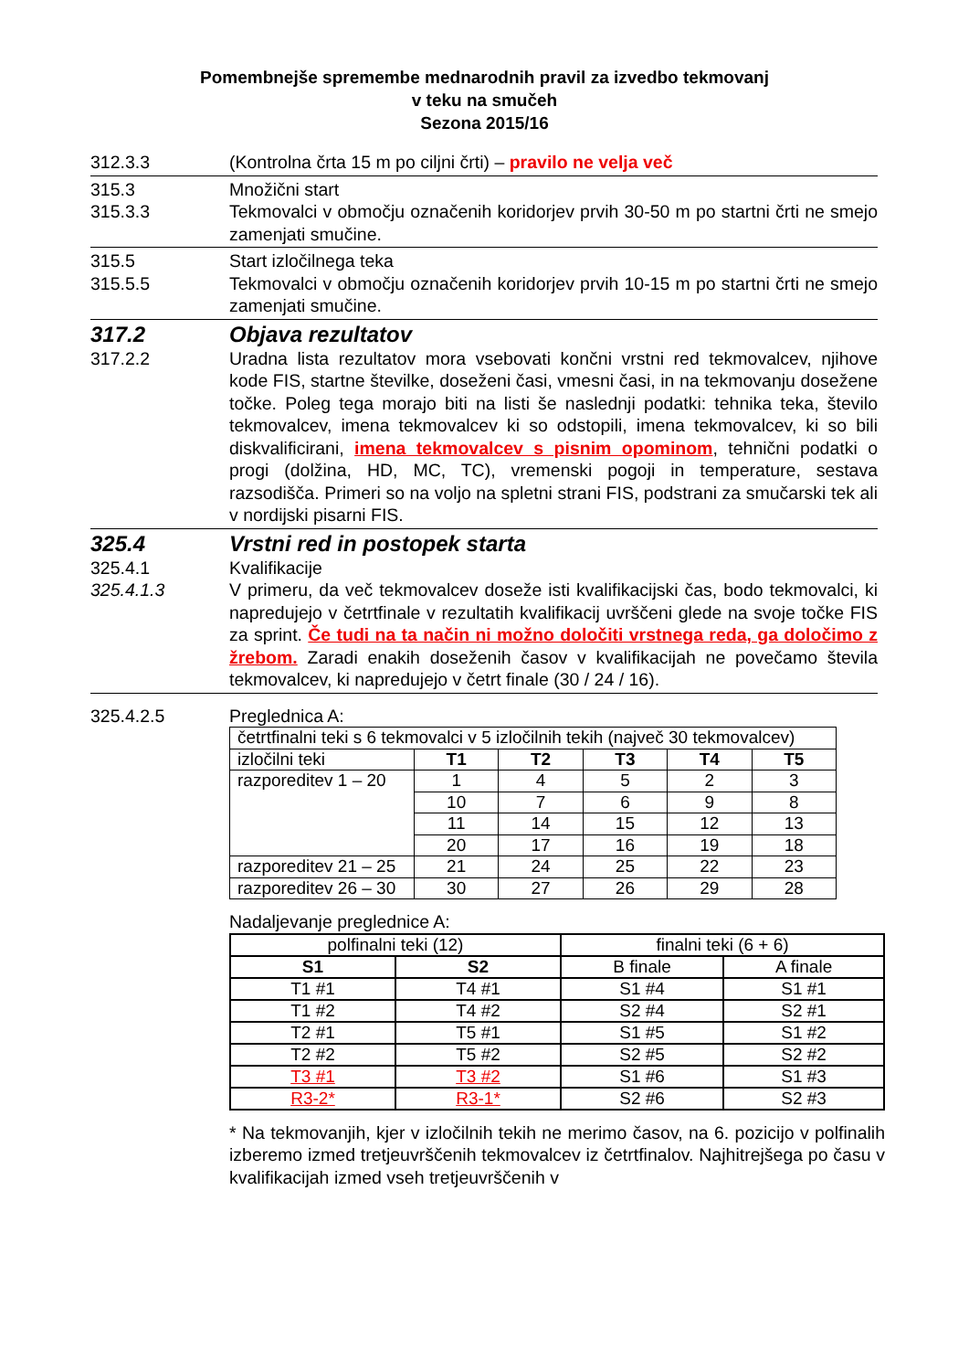Pomembnejše spremembe mednarodnih pravil za izvedbo tekmovanj
v teku na smučeh
Sezona 2015/16
312.3.3 (Kontrolna črta 15 m po ciljni črti) – pravilo ne velja več
315.3 Množični start
315.3.3 Tekmovalci v območju označenih koridorjev prvih 30-50 m po startni črti ne smejo zamenjati smučine.
315.5 Start izločilnega teka
315.5.5 Tekmovalci v območju označenih koridorjev prvih 10-15 m po startni črti ne smejo zamenjati smučine.
317.2 Objava rezultatov
317.2.2 Uradna lista rezultatov mora vsebovati končni vrstni red tekmovalcev, njihove kode FIS, startne številke, doseženi časi, vmesni časi, in na tekmovanju dosežene točke. Poleg tega morajo biti na listi še naslednji podatki: tehnika teka, število tekmovalcev, imena tekmovalcev ki so odstopili, imena tekmovalcev, ki so bili diskvalificirani, imena tekmovalcev s pisnim opominom, tehnični podatki o progi (dolžina, HD, MC, TC), vremenski pogoji in temperature, sestava razsodišča. Primeri so na voljo na spletni strani FIS, podstrani za smučarski tek ali v nordijski pisarni FIS.
325.4 Vrstni red in postopek starta
325.4.1 Kvalifikacije
325.4.1.3 V primeru, da več tekmovalcev doseže isti kvalifikacijski čas, bodo tekmovalci, ki napredujejo v četrtfinale v rezultatih kvalifikacij uvrščeni glede na svoje točke FIS za sprint. Če tudi na ta način ni možno določiti vrstnega reda, ga določimo z žrebom. Zaradi enakih doseženih časov v kvalifikacijah ne povečamo števila tekmovalcev, ki napredujejo v četrt finale (30 / 24 / 16).
325.4.2.5 Preglednica A:
| četrtfinalni teki s 6 tekmovalci v 5 izločilnih tekih (največ 30 tekmovalcev) | | | | | |
| izločilni teki | T1 | T2 | T3 | T4 | T5 |
| razporeditev 1 – 20 | 1 | 4 | 5 | 2 | 3 |
| | 10 | 7 | 6 | 9 | 8 |
| | 11 | 14 | 15 | 12 | 13 |
| | 20 | 17 | 16 | 19 | 18 |
| razporeditev 21 – 25 | 21 | 24 | 25 | 22 | 23 |
| razporeditev 26 – 30 | 30 | 27 | 26 | 29 | 28 |
Nadaljevanje preglednice A:
| polfinalni teki (12) | | finalni teki (6 + 6) | |
| S1 | S2 | B finale | A finale |
| T1 #1 | T4 #1 | S1 #4 | S1 #1 |
| T1 #2 | T4 #2 | S2 #4 | S2 #1 |
| T2 #1 | T5 #1 | S1 #5 | S1 #2 |
| T2 #2 | T5 #2 | S2 #5 | S2 #2 |
| T3 #1 | T3 #2 | S1 #6 | S1 #3 |
| R3-2* | R3-1* | S2 #6 | S2 #3 |
* Na tekmovanjih, kjer v izločilnih tekih ne merimo časov, na 6. pozicijo v polfinalih izberemo izmed tretjeuvrščenih tekmovalcev iz četrtfinalov. Najhitrejšega po času v kvalifikacijah izmed vseh tretjeuvrščenih v